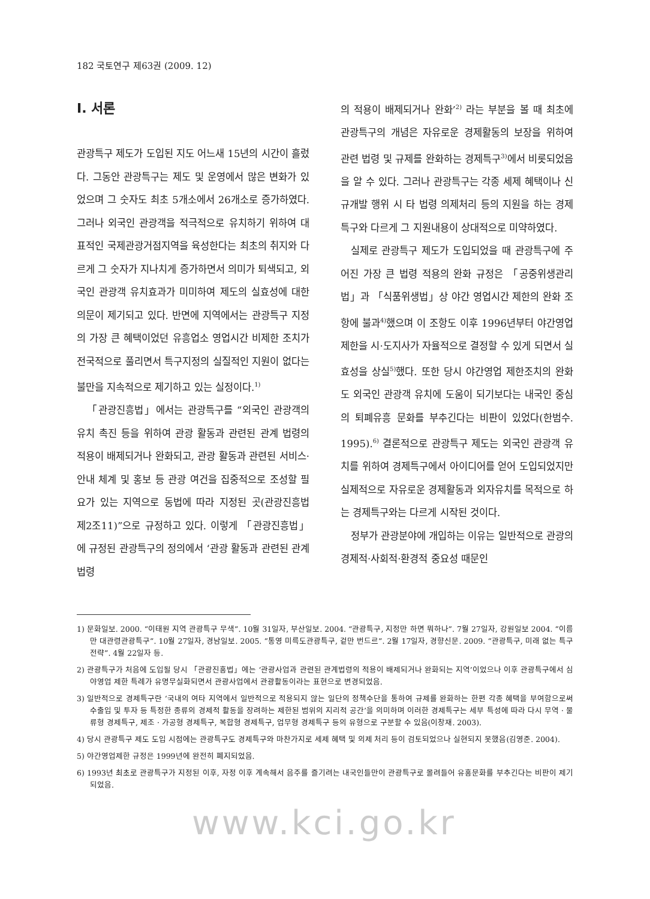182 국토연구 제63권 (2009. 12)
I. 서론
관광특구 제도가 도입된 지도 어느새 15년의 시간이 흘렀다. 그동안 관광특구는 제도 및 운영에서 많은 변화가 있었으며 그 숫자도 최초 5개소에서 26개소로 증가하였다. 그러나 외국인 관광객을 적극적으로 유치하기 위하여 대표적인 국제관광거점지역을 육성한다는 최초의 취지와 다르게 그 숫자가 지나치게 증가하면서 의미가 퇴색되고, 외국인 관광객 유치효과가 미미하여 제도의 실효성에 대한 의문이 제기되고 있다. 반면에 지역에서는 관광특구 지정의 가장 큰 혜택이었던 유흥업소 영업시간 비제한 조치가 전국적으로 풀리면서 특구지정의 실질적인 지원이 없다는 불만을 지속적으로 제기하고 있는 실정이다.<sup>1)</sup>
「관광진흥법」에서는 관광특구를 “외국인 관광객의 유치 촉진 등을 위하여 관광 활동과 관련된 관계 법령의 적용이 배제되거나 완화되고, 관광 활동과 관련된 서비스·안내 체계 및 홍보 등 관광 여건을 집중적으로 조성할 필요가 있는 지역으로 동법에 따라 지정된 곳(관광진흥법 제2조11)”으로 규정하고 있다. 이렇게 「관광진흥법」에 규정된 관광특구의 정의에서 ‘관광 활동과 관련된 관계 법령
의 적용이 배제되거나 완화’<sup>2)</sup> 라는 부분을 볼 때 최초에 관광특구의 개념은 자유로운 경제활동의 보장을 위하여 관련 법령 및 규제를 완화하는 경제특구<sup>3)</sup>에서 비롯되었음을 알 수 있다. 그러나 관광특구는 각종 세제 혜택이나 신규개발 행위 시 타 법령 의제처리 등의 지원을 하는 경제특구와 다르게 그 지원내용이 상대적으로 미약하였다.
실제로 관광특구 제도가 도입되었을 때 관광특구에 주어진 가장 큰 법령 적용의 완화 규정은 「공중위생관리법」과 「식품위생법」상 야간 영업시간 제한의 완화 조항에 불과<sup>4)</sup>했으며 이 조항도 이후 1996년부터 야간영업 제한을 시·도지사가 자율적으로 결정할 수 있게 되면서 실효성을 상실<sup>5)</sup>했다. 또한 당시 야간영업 제한조치의 완화도 외국인 관광객 유치에 도움이 되기보다는 내국인 중심의 퇴폐유흥 문화를 부추긴다는 비판이 있었다(한범수. 1995).<sup>6)</sup> 결론적으로 관광특구 제도는 외국인 관광객 유치를 위하여 경제특구에서 아이디어를 얻어 도입되었지만 실제적으로 자유로운 경제활동과 외자유치를 목적으로 하는 경제특구와는 다르게 시작된 것이다.
정부가 관광분야에 개입하는 이유는 일반적으로 관광의 경제적·사회적·환경적 중요성 때문인
1) 문화일보. 2000. “이태원 지역 관광특구 무색”. 10월 31일자, 부산일보. 2004. “관광특구, 지정만 하면 뭐하나”. 7월 27일자, 강원일보 2004. “이름만 대관령관광특구”. 10월 27일자, 경남일보. 2005. “통영 미륵도관광특구, 겉만 번드르”. 2월 17일자, 경향신문. 2009. “관광특구, 미래 없는 특구 전략”. 4월 22일자 등.
2) 관광특구가 처음에 도입될 당시 「관광진흥법」에는 ‘관광사업과 관련된 관계법령의 적용이 배제되거나 완화되는 지역’이었으나 이후 관광특구에서 심야영업 제한 특례가 유명무실화되면서 관광사업에서 관광활동이라는 표현으로 변경되었음.
3) 일반적으로 경제특구란 ‘국내의 여타 지역에서 일반적으로 적용되지 않는 일단의 정책수단을 통하여 규제를 완화하는 한편 각종 혜택을 부여함으로써 수출입 및 투자 등 특정한 종류의 경제적 활동을 장려하는 제한된 범위의 지리적 공간’을 의미하며 이러한 경제특구는 세부 특성에 따라 다시 무역 · 물류형 경제특구, 제조 · 가공형 경제특구, 복합형 경제특구, 업무형 경제특구 등의 유형으로 구분할 수 있음(이창재. 2003).
4) 당시 관광특구 제도 도입 시점에는 관광특구도 경제특구와 마찬가지로 세제 혜택 및 의제 처리 등이 검토되었으나 실현되지 못했음(김영준. 2004).
5) 야간영업제한 규정은 1999년에 완전히 폐지되었음.
6) 1993년 최초로 관광특구가 지정된 이후, 자정 이후 계속해서 음주를 즐기려는 내국인들만이 관광특구로 몰려들어 유흥문화를 부추긴다는 비판이 제기되었음.
www.kci.go.kr